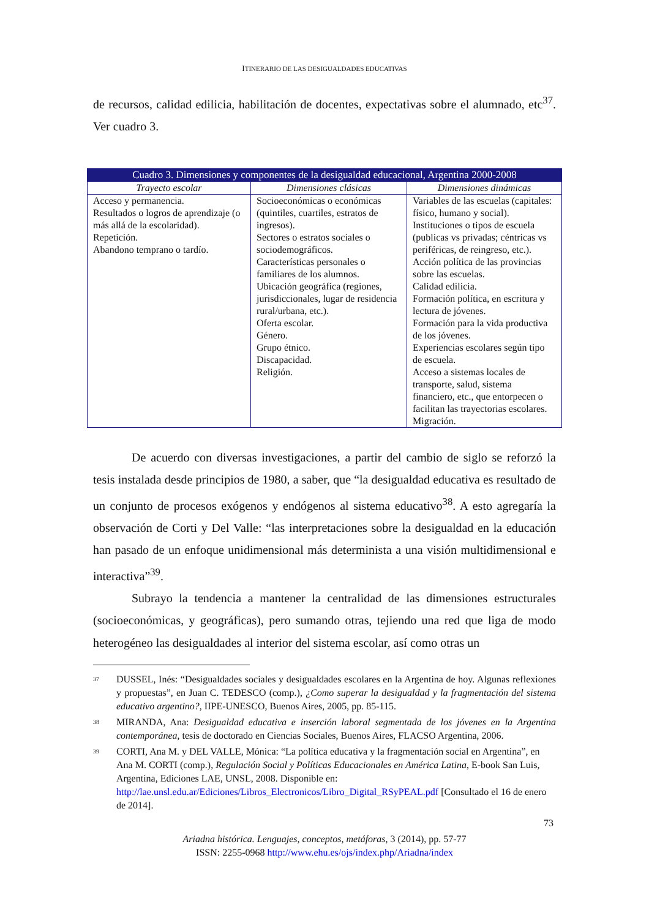ITINERARIO DE LAS DESIGUALDADES EDUCATIVAS
de recursos, calidad edilicia, habilitación de docentes, expectativas sobre el alumnado, etc<sup>37</sup>. Ver cuadro 3.
| Cuadro 3. Dimensiones y componentes de la desigualdad educacional, Argentina 2000-2008 | | |
| --- | --- | --- |
| Trayecto escolar | Dimensiones clásicas | Dimensiones dinámicas |
| Acceso y permanencia. Resultados o logros de aprendizaje (o más allá de la escolaridad). Repetición. Abandono temprano o tardío. | Socioeconómicas o económicas (quintiles, cuartiles, estratos de ingresos). Sectores o estratos sociales o sociodemográficos. Características personales o familiares de los alumnos. Ubicación geográfica (regiones, jurisdiccionales, lugar de residencia rural/urbana, etc.). Oferta escolar. Género. Grupo étnico. Discapacidad. Religión. | Variables de las escuelas (capitales: físico, humano y social). Instituciones o tipos de escuela (publicas vs privadas; céntricas vs periféricas, de reingreso, etc.). Acción política de las provincias sobre las escuelas. Calidad edilicia. Formación política, en escritura y lectura de jóvenes. Formación para la vida productiva de los jóvenes. Experiencias escolares según tipo de escuela. Acceso a sistemas locales de transporte, salud, sistema financiero, etc., que entorpecen o facilitan las trayectorias escolares. Migración. |
De acuerdo con diversas investigaciones, a partir del cambio de siglo se reforzó la tesis instalada desde principios de 1980, a saber, que “la desigualdad educativa es resultado de un conjunto de procesos exógenos y endógenos al sistema educativo<sup>38</sup>. A esto agregaría la observación de Corti y Del Valle: “las interpretaciones sobre la desigualdad en la educación han pasado de un enfoque unidimensional más determinista a una visión multidimensional e interactiva”<sup>39</sup>.
Subrayo la tendencia a mantener la centralidad de las dimensiones estructurales (socioeconómicas, y geográficas), pero sumando otras, tejiendo una red que liga de modo heterogéneo las desigualdades al interior del sistema escolar, así como otras un
<sup>37</sup>
DUSSEL, Inés: “Desigualdades sociales y desigualdades escolares en la Argentina de hoy. Algunas reflexiones y propuestas”, en Juan C. TEDESCO (comp.), ¿Como superar la desigualdad y la fragmentación del sistema educativo argentino?, IIPE-UNESCO, Buenos Aires, 2005, pp. 85-115.
<sup>38</sup>
MIRANDA, Ana: Desigualdad educativa e inserción laboral segmentada de los jóvenes en la Argentina contemporánea, tesis de doctorado en Ciencias Sociales, Buenos Aires, FLACSO Argentina, 2006.
<sup>39</sup>
CORTI, Ana M. y DEL VALLE, Mónica: “La política educativa y la fragmentación social en Argentina”, en Ana M. CORTI (comp.), Regulación Social y Políticas Educacionales en América Latina, E-book San Luis, Argentina, Ediciones LAE, UNSL, 2008. Disponible en: http://lae.unsl.edu.ar/Ediciones/Libros_Electronicos/Libro_Digital_RSyPEAL.pdf [Consultado el 16 de enero de 2014].
73
Ariadna histórica. Lenguajes, conceptos, metáforas, 3 (2014), pp. 57-77
ISSN: 2255-0968 http://www.ehu.es/ojs/index.php/Ariadna/index